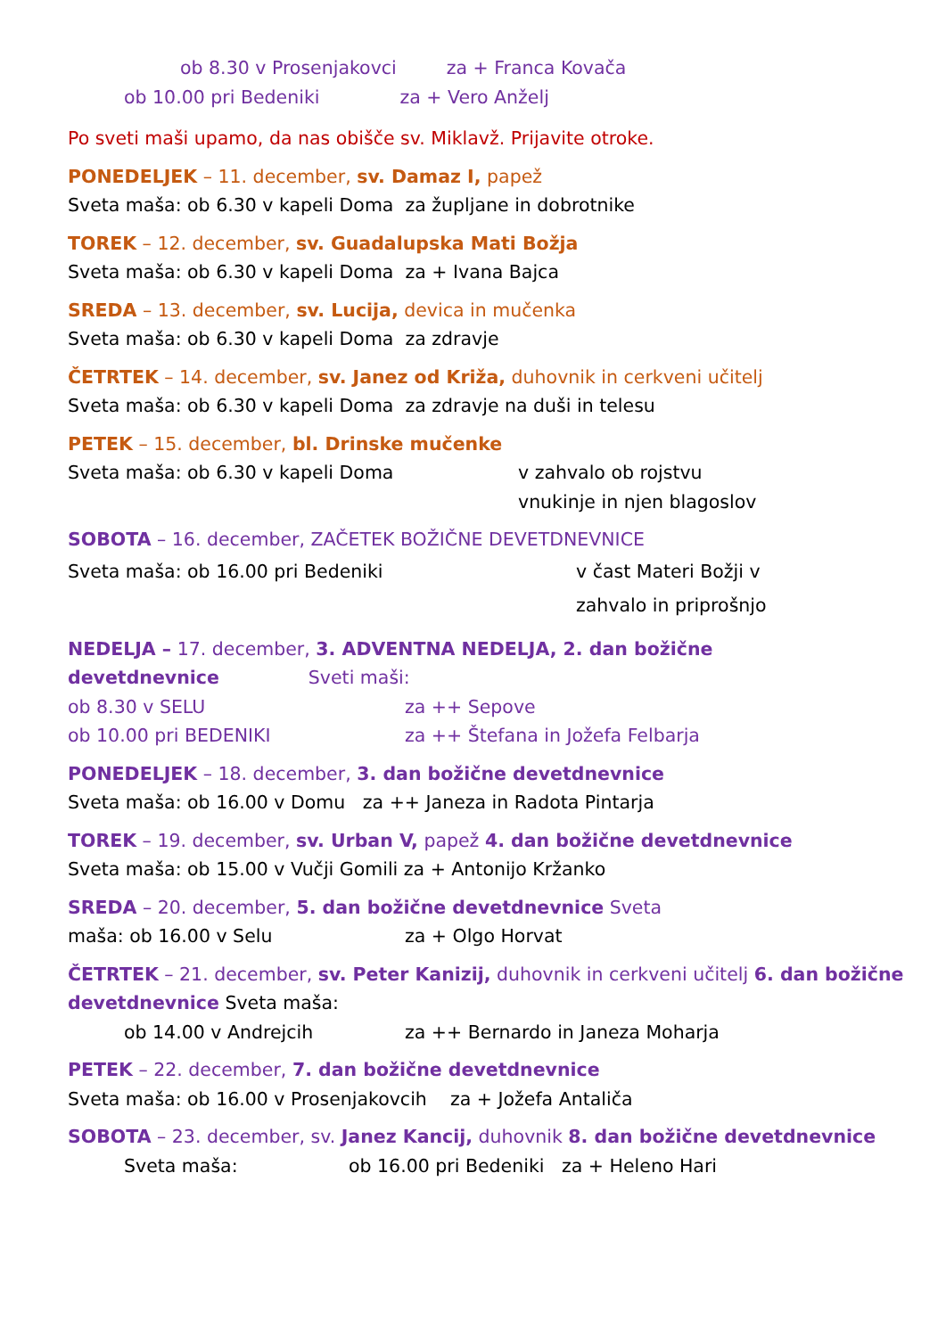ob 8.30 v Prosenjakovci za + Franca Kovača
ob 10.00 pri Bedeniki za + Vero Anželj
Po sveti maši upamo, da nas obišče sv. Miklavž. Prijavite otroke.
PONEDELJEK – 11. december, sv. Damaz I, papež
Sveta maša: ob 6.30 v kapeli Doma za župljane in dobrotnike
TOREK – 12. december, sv. Guadalupska Mati Božja
Sveta maša: ob 6.30 v kapeli Doma za + Ivana Bajca
SREDA – 13. december, sv. Lucija, devica in mučenka
Sveta maša: ob 6.30 v kapeli Doma za zdravje
ČETRTEK – 14. december, sv. Janez od Križa, duhovnik in cerkveni učitelj
Sveta maša: ob 6.30 v kapeli Doma za zdravje na duši in telesu
PETEK – 15. december, bl. Drinske mučenke
Sveta maša: ob 6.30 v kapeli Doma v zahvalo ob rojstvu
vnukinje in njen blagoslov
SOBOTA – 16. december, ZAČETEK BOŽIČNE DEVETDNEVNICE
Sveta maša: ob 16.00 pri Bedeniki v čast Materi Božji v
zahvalo in priprošnjo
NEDELJA – 17. december, 3. ADVENTNA NEDELJA, 2. dan božične devetdnevnice Sveti maši:
ob 8.30 v SELU za ++ Sepove
ob 10.00 pri BEDENIKI za ++ Štefana in Jožefa Felbarja
PONEDELJEK – 18. december, 3. dan božične devetdnevnice
Sveta maša: ob 16.00 v Domu za ++ Janeza in Radota Pintarja
TOREK – 19. december, sv. Urban V, papež 4. dan božične devetdnevnice
Sveta maša: ob 15.00 v Vučji Gomili za + Antonijo Kržanko
SREDA – 20. december, 5. dan božične devetdnevnice Sveta maša: ob 16.00 v Selu za + Olgo Horvat
ČETRTEK – 21. december, sv. Peter Kanizij, duhovnik in cerkveni učitelj 6. dan božične devetdnevnice Sveta maša:
ob 14.00 v Andrejcih za ++ Bernardo in Janeza Moharja
PETEK – 22. december, 7. dan božične devetdnevnice
Sveta maša: ob 16.00 v Prosenjakovcih za + Jožefa Antaliča
SOBOTA – 23. december, sv. Janez Kancij, duhovnik 8. dan božične devetdnevnice
Sveta maša: ob 16.00 pri Bedeniki za + Heleno Hari